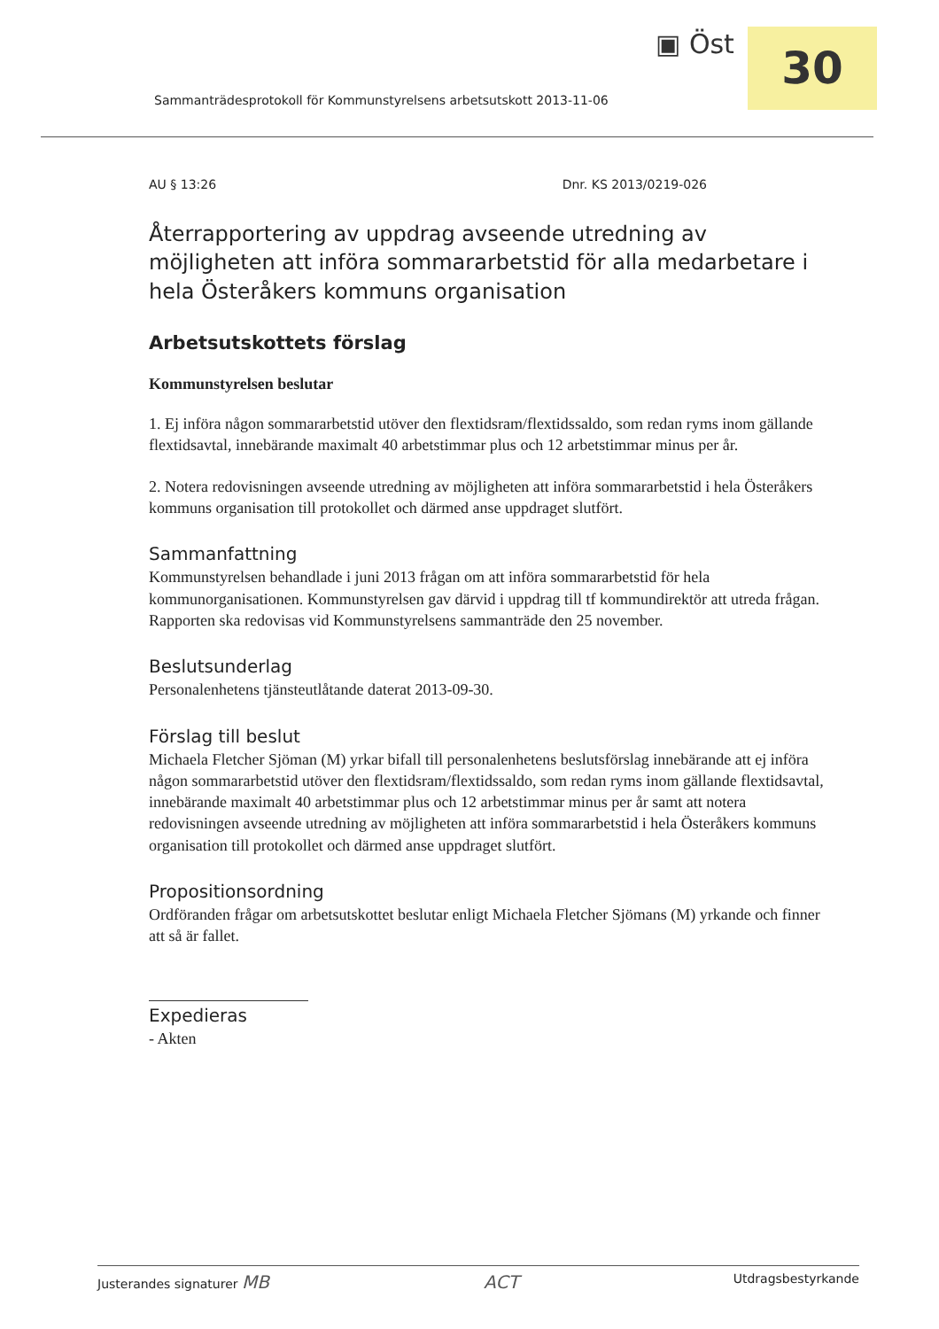▣ Öst 30
Sammanträdesprotokoll för Kommunstyrelsens arbetsutskott 2013-11-06
AU § 13:26 Dnr. KS 2013/0219-026
Återrapportering av uppdrag avseende utredning av möjligheten att införa sommararbetstid för alla medarbetare i hela Österåkers kommuns organisation
Arbetsutskottets förslag
Kommunstyrelsen beslutar
1. Ej införa någon sommararbetstid utöver den flextidsram/flextidssaldo, som redan ryms inom gällande flextidsavtal, innebärande maximalt 40 arbetstimmar plus och 12 arbetstimmar minus per år.
2. Notera redovisningen avseende utredning av möjligheten att införa sommararbetstid i hela Österåkers kommuns organisation till protokollet och därmed anse uppdraget slutfört.
Sammanfattning
Kommunstyrelsen behandlade i juni 2013 frågan om att införa sommararbetstid för hela kommunorganisationen. Kommunstyrelsen gav därvid i uppdrag till tf kommundirektör att utreda frågan. Rapporten ska redovisas vid Kommunstyrelsens sammanträde den 25 november.
Beslutsunderlag
Personalenhetens tjänsteutlåtande daterat 2013-09-30.
Förslag till beslut
Michaela Fletcher Sjöman (M) yrkar bifall till personalenhetens beslutsförslag innebärande att ej införa någon sommararbetstid utöver den flextidsram/flextidssaldo, som redan ryms inom gällande flextidsavtal, innebärande maximalt 40 arbetstimmar plus och 12 arbetstimmar minus per år samt att notera redovisningen avseende utredning av möjligheten att införa sommararbetstid i hela Österåkers kommuns organisation till protokollet och därmed anse uppdraget slutfört.
Propositionsordning
Ordföranden frågar om arbetsutskottet beslutar enligt Michaela Fletcher Sjömans (M) yrkande och finner att så är fallet.
Expedieras
- Akten
Justerandes signaturer MB ACT Utdragsbestyrkande